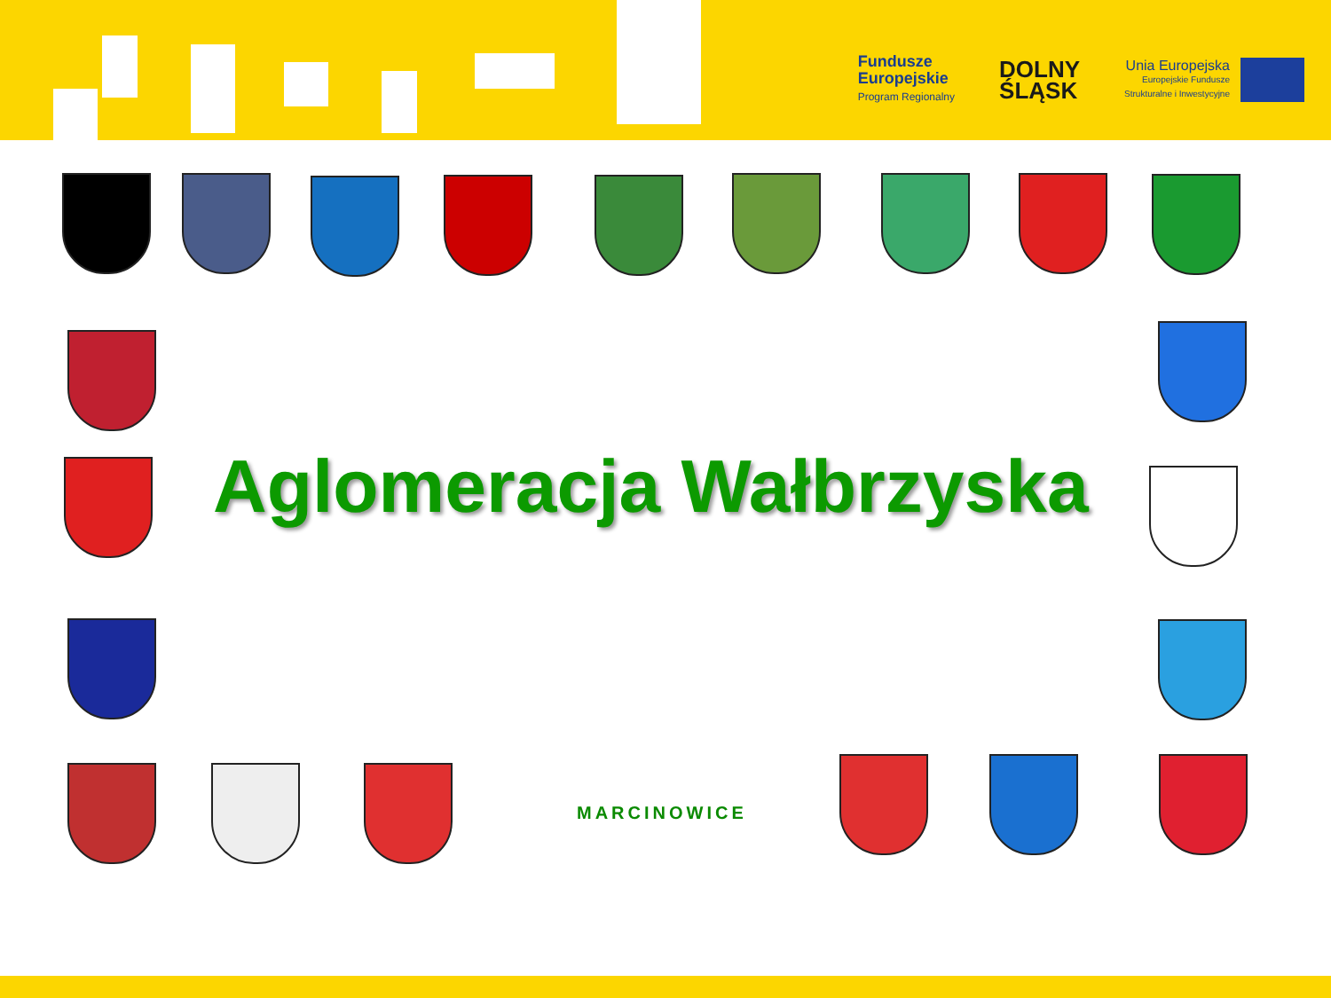Fundusze
Europejskie
Program Regionalny
DOLNY
ŚLĄSK
Unia Europejska
Europejskie Fundusze
Strukturalne i Inwestycyjne
Aglomeracja Wałbrzyska
MARCINOWICE